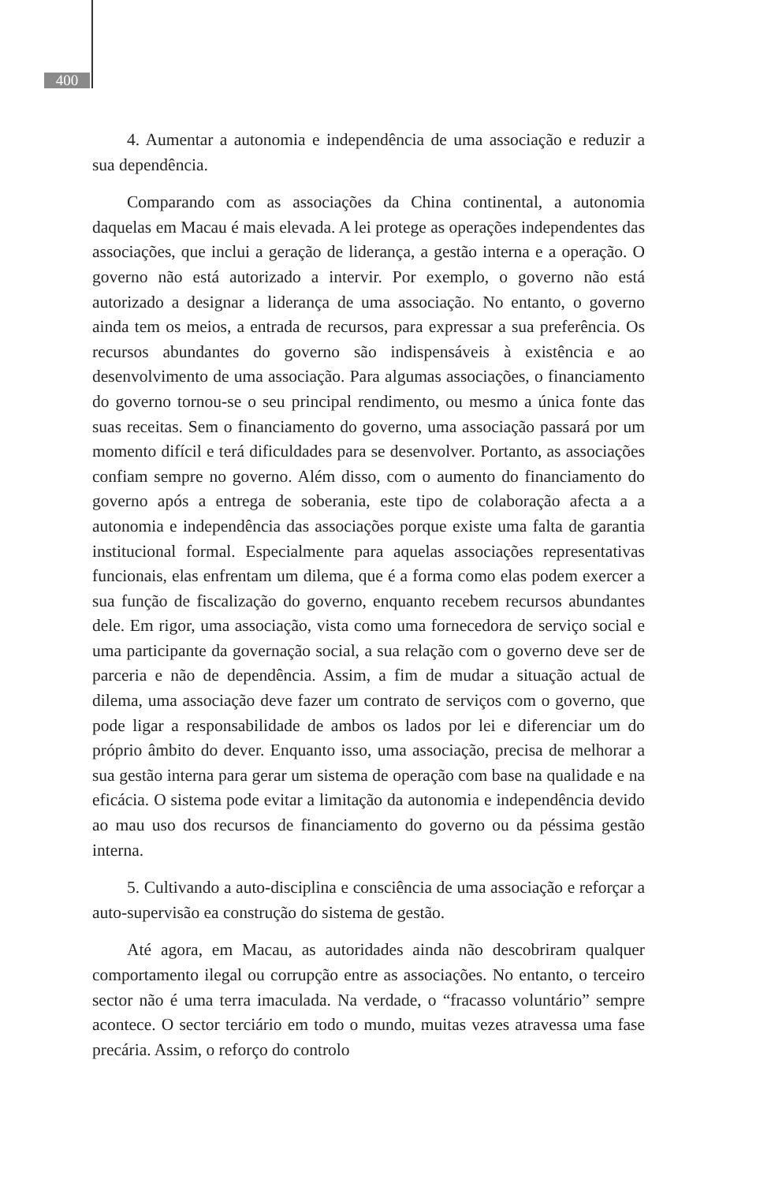400
4. Aumentar a autonomia e independência de uma associação e reduzir a sua dependência.
Comparando com as associações da China continental, a autonomia daquelas em Macau é mais elevada. A lei protege as operações independentes das associações, que inclui a geração de liderança, a gestão interna e a operação. O governo não está autorizado a intervir. Por exemplo, o governo não está autorizado a designar a liderança de uma associação. No entanto, o governo ainda tem os meios, a entrada de recursos, para expressar a sua preferência. Os recursos abundantes do governo são indispensáveis à existência e ao desenvolvimento de uma associação. Para algumas associações, o financiamento do governo tornou-se o seu principal rendimento, ou mesmo a única fonte das suas receitas. Sem o financiamento do governo, uma associação passará por um momento difícil e terá dificuldades para se desenvolver. Portanto, as associações confiam sempre no governo. Além disso, com o aumento do financiamento do governo após a entrega de soberania, este tipo de colaboração afecta a a autonomia e independência das associações porque existe uma falta de garantia institucional formal. Especialmente para aquelas associações representativas funcionais, elas enfrentam um dilema, que é a forma como elas podem exercer a sua função de fiscalização do governo, enquanto recebem recursos abundantes dele. Em rigor, uma associação, vista como uma fornecedora de serviço social e uma participante da governação social, a sua relação com o governo deve ser de parceria e não de dependência. Assim, a fim de mudar a situação actual de dilema, uma associação deve fazer um contrato de serviços com o governo, que pode ligar a responsabilidade de ambos os lados por lei e diferenciar um do próprio âmbito do dever. Enquanto isso, uma associação, precisa de melhorar a sua gestão interna para gerar um sistema de operação com base na qualidade e na eficácia. O sistema pode evitar a limitação da autonomia e independência devido ao mau uso dos recursos de financiamento do governo ou da péssima gestão interna.
5. Cultivando a auto-disciplina e consciência de uma associação e reforçar a auto-supervisão ea construção do sistema de gestão.
Até agora, em Macau, as autoridades ainda não descobriram qualquer comportamento ilegal ou corrupção entre as associações. No entanto, o terceiro sector não é uma terra imaculada. Na verdade, o “fracasso voluntário” sempre acontece. O sector terciário em todo o mundo, muitas vezes atravessa uma fase precária. Assim, o reforço do controlo